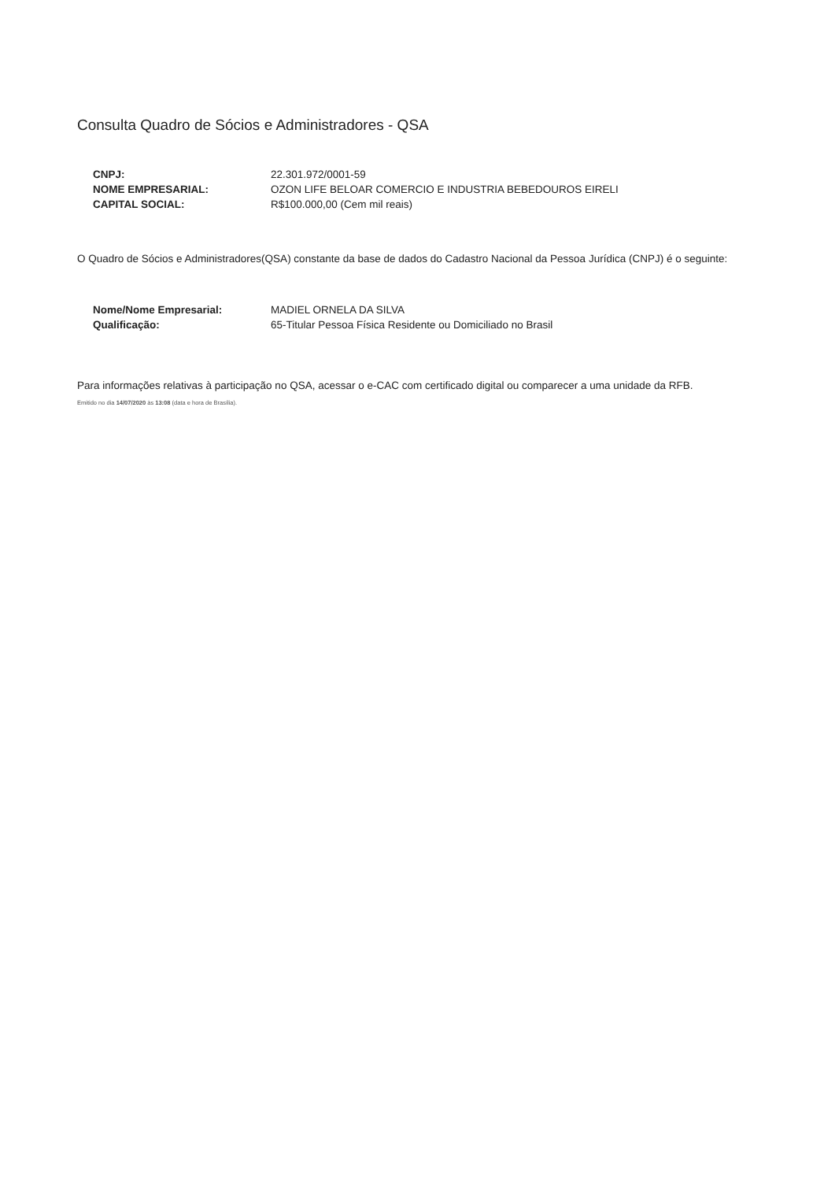Consulta Quadro de Sócios e Administradores - QSA
| CNPJ: | 22.301.972/0001-59 |
| NOME EMPRESARIAL: | OZON LIFE BELOAR COMERCIO E INDUSTRIA BEBEDOUROS EIRELI |
| CAPITAL SOCIAL: | R$100.000,00 (Cem mil reais) |
O Quadro de Sócios e Administradores(QSA) constante da base de dados do Cadastro Nacional da Pessoa Jurídica (CNPJ) é o seguinte:
| Nome/Nome Empresarial: | MADIEL ORNELA DA SILVA |
| Qualificação: | 65-Titular Pessoa Física Residente ou Domiciliado no Brasil |
Para informações relativas à participação no QSA, acessar o e-CAC com certificado digital ou comparecer a uma unidade da RFB.
Emitido no dia 14/07/2020 às 13:08 (data e hora de Brasília).